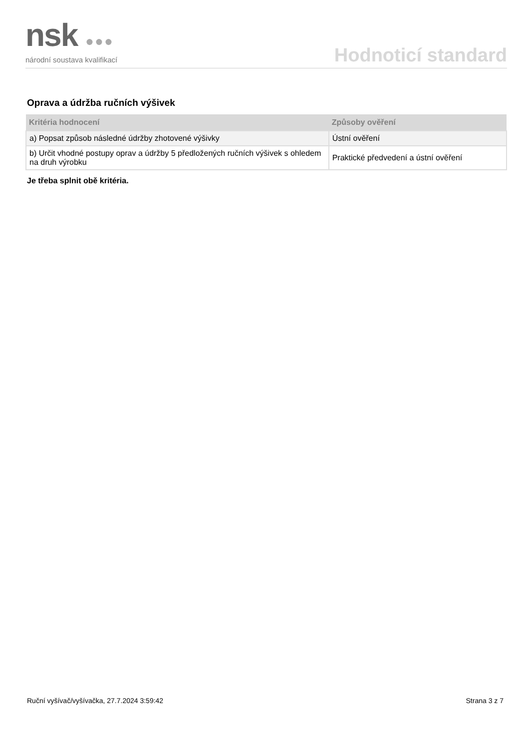nsk ●●●
národní soustava kvalifikací
Hodnoticí standard
Oprava a údržba ručních výšivek
| Kritéria hodnocení | Způsoby ověření |
| --- | --- |
| a) Popsat způsob následné údržby zhotovené výšivky | Ústní ověření |
| b) Určit vhodné postupy oprav a údržby 5 předložených ručních výšivek s ohledem na druh výrobku | Praktické předvedení a ústní ověření |
Je třeba splnit obě kritéria.
Ruční vyšívač/vyšívačka, 27.7.2024 3:59:42 Strana 3 z 7